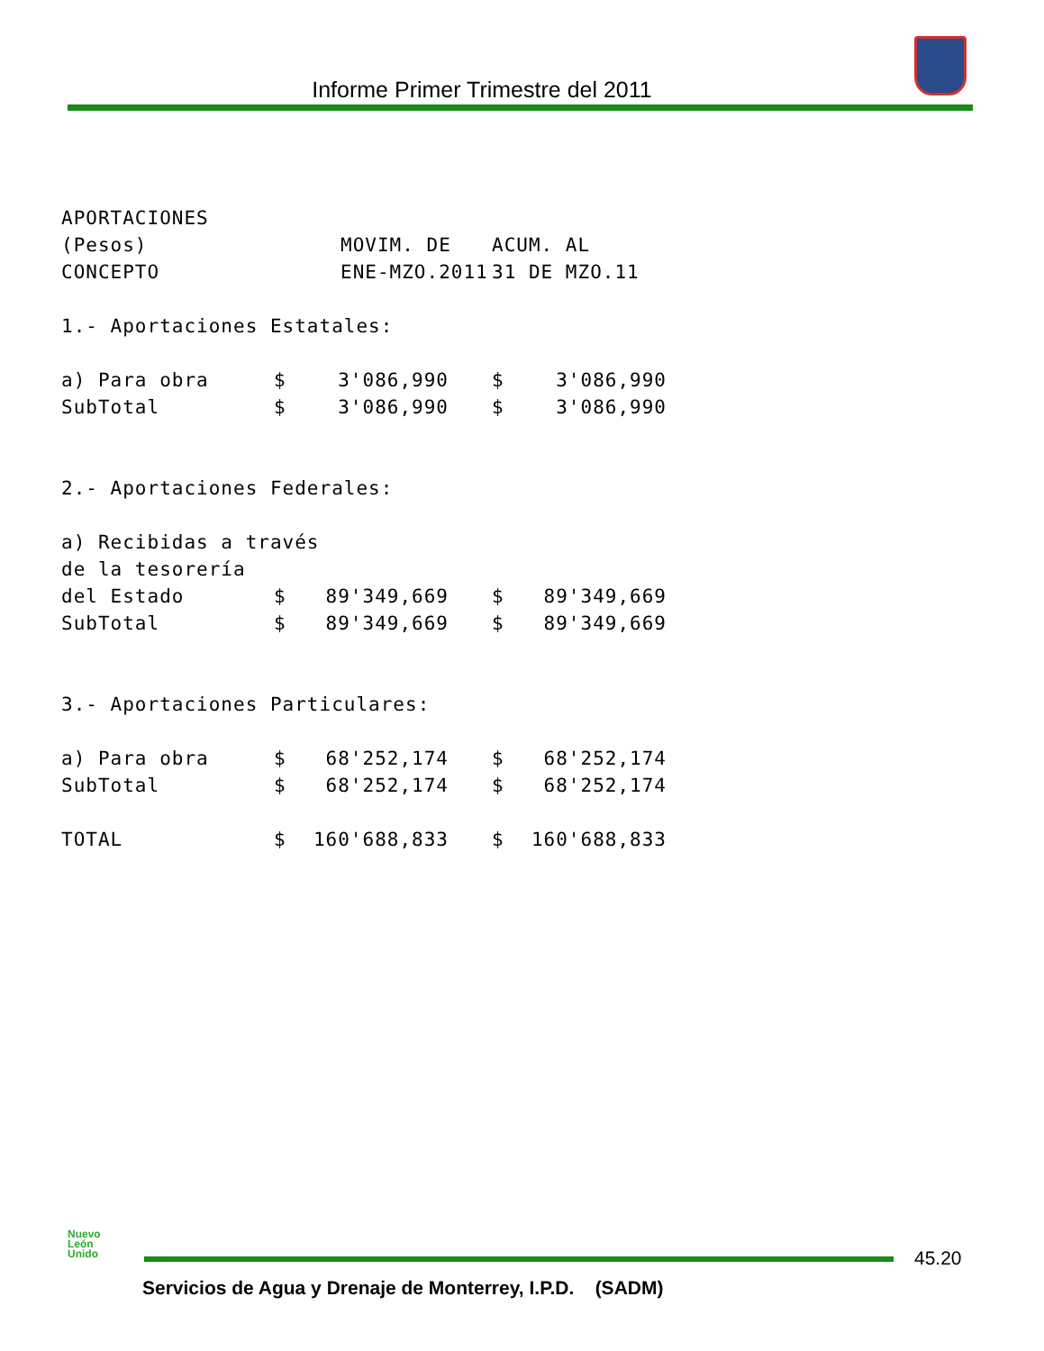Informe Primer Trimestre del 2011
| APORTACIONES | | | | |
| (Pesos) | MOVIM. DE | | ACUM. AL | |
| CONCEPTO | ENE-MZO.2011 | | 31 DE MZO.11 | |
| 1.- Aportaciones Estatales: | | | | |
| a) Para obra | $ | 3'086,990 | $ | 3'086,990 |
| SubTotal | $ | 3'086,990 | $ | 3'086,990 |
| 2.- Aportaciones Federales: | | | | |
| a) Recibidas a través | | | | |
| de la tesorería | | | | |
| del Estado | $ | 89'349,669 | $ | 89'349,669 |
| SubTotal | $ | 89'349,669 | $ | 89'349,669 |
| 3.- Aportaciones Particulares: | | | | |
| a) Para obra | $ | 68'252,174 | $ | 68'252,174 |
| SubTotal | $ | 68'252,174 | $ | 68'252,174 |
| TOTAL | $ | 160'688,833 | $ | 160'688,833 |
Nuevo
León
Unido
45.20
Servicios de Agua y Drenaje de Monterrey, I.P.D. (SADM)